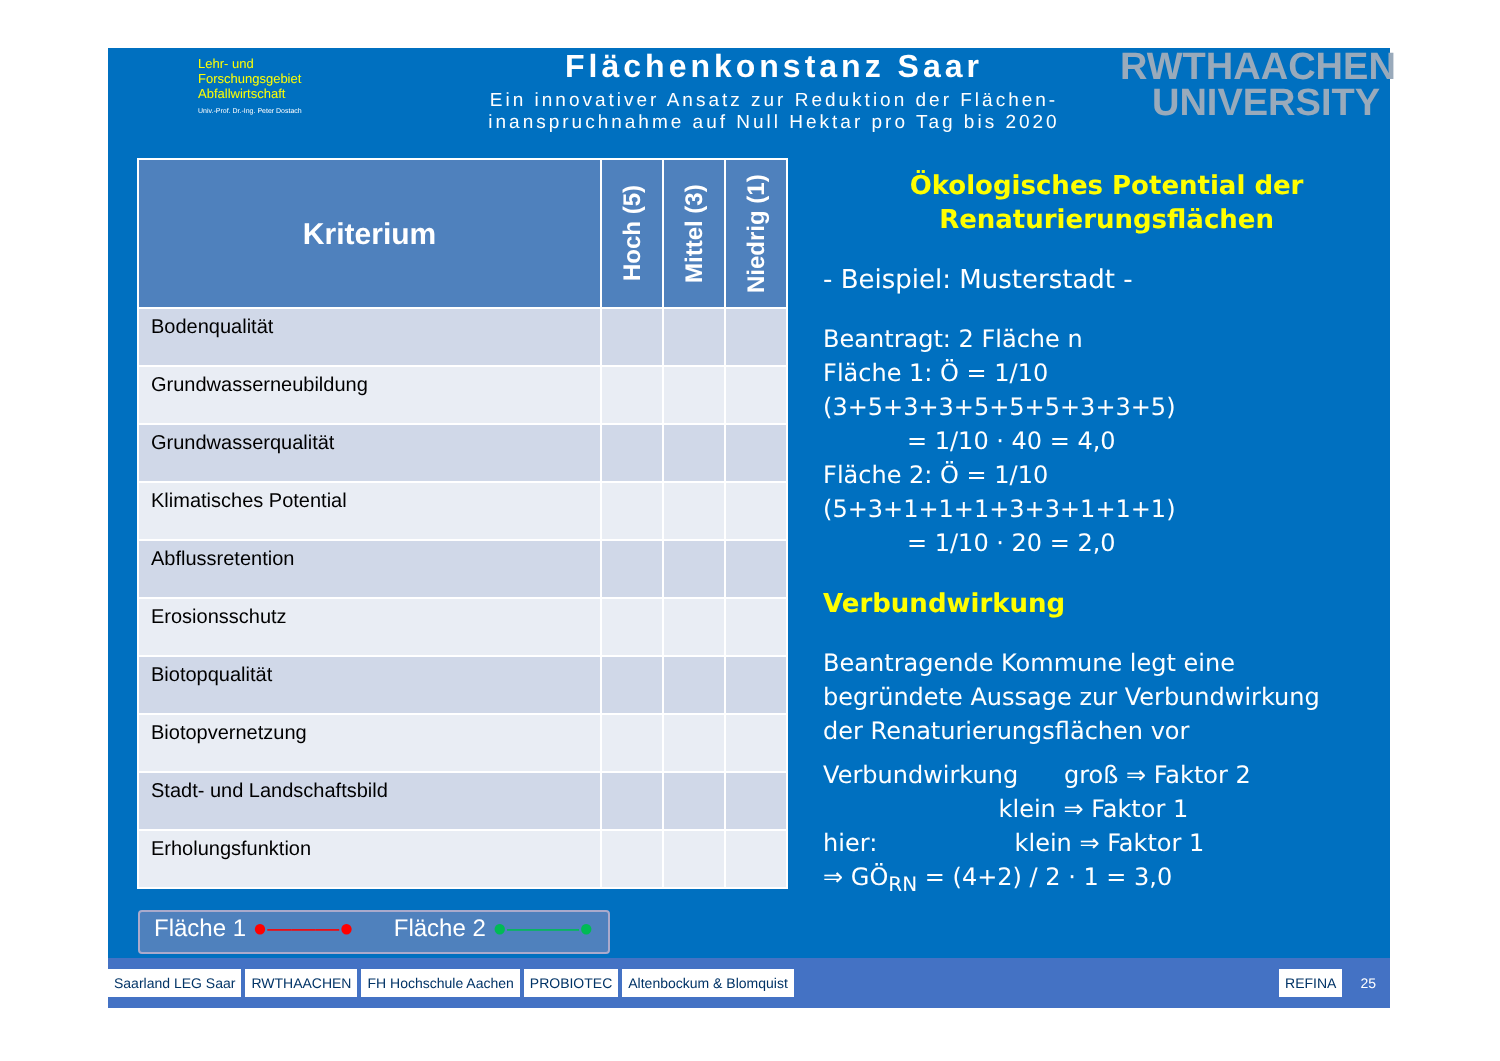Lehr- und
Forschungsgebiet
Abfallwirtschaft
Univ.-Prof. Dr.-Ing. Peter Dostach
Flächenkonstanz Saar
Ein innovativer Ansatz zur Reduktion der Flächen-
inanspruchnahme auf Null Hektar pro Tag bis 2020
RWTHAACHEN
UNIVERSITY
| Kriterium | Hoch (5) | Mittel (3) | Niedrig (1) |
| --- | --- | --- | --- |
| Bodenqualität | | | |
| Grundwasserneubildung | | | |
| Grundwasserqualität | | | |
| Klimatisches Potential | | | |
| Abflussretention | | | |
| Erosionsschutz | | | |
| Biotopqualität | | | |
| Biotopvernetzung | | | |
| Stadt- und Landschaftsbild | | | |
| Erholungsfunktion | | | |
Ökologisches Potential der
Renaturierungsflächen
- Beispiel: Musterstadt -
Beantragt: 2 Fläche n
Fläche 1: Ö = 1/10 (3+5+3+3+5+5+5+3+3+5)
= 1/10 · 40 = 4,0
Fläche 2: Ö = 1/10 (5+3+1+1+1+3+3+1+1+1)
= 1/10 · 20 = 2,0
Verbundwirkung
Beantragende Kommune legt eine
begründete Aussage zur Verbundwirkung
der Renaturierungsflächen vor
Verbundwirkung groß ⇒ Faktor 2
klein ⇒ Faktor 1
hier: klein ⇒ Faktor 1
⇒ GÖ<sub>RN</sub> = (4+2) / 2 · 1 = 3,0
Fläche 1 ●———● Fläche 2 ●———●
Saarland LEG Saar RWTHAACHEN FH Hochschule Aachen PROBIOTEC Altenbockum & Blomquist REFINA 25